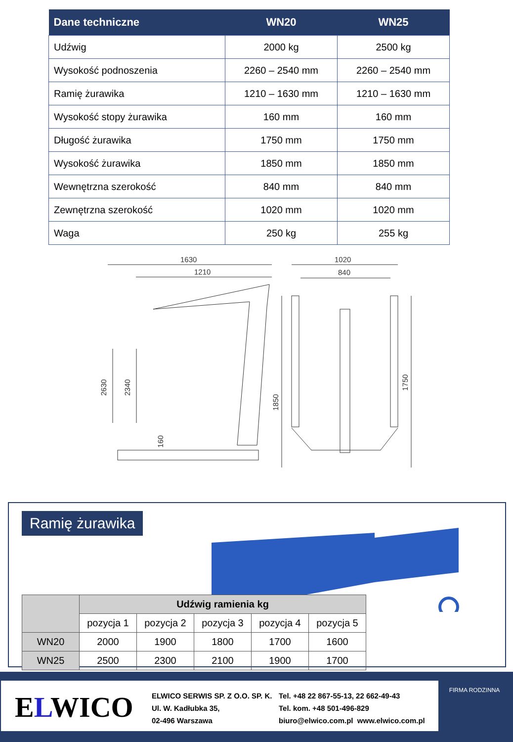| Dane techniczne | WN20 | WN25 |
| --- | --- | --- |
| Udźwig | 2000 kg | 2500 kg |
| Wysokość podnoszenia | 2260 – 2540 mm | 2260 – 2540 mm |
| Ramię żurawika | 1210 – 1630 mm | 1210 – 1630 mm |
| Wysokość stopy żurawika | 160 mm | 160 mm |
| Długość żurawika | 1750 mm | 1750 mm |
| Wysokość żurawika | 1850 mm | 1850 mm |
| Wewnętrzna szerokość | 840 mm | 840 mm |
| Zewnętrzna szerokość | 1020 mm | 1020 mm |
| Waga | 250 kg | 255 kg |
1630
1210
1020
840
2630
2340
1850
1750
160
Ramię żurawika
| | Udźwig ramienia kg | | | | |
| --- | --- | --- | --- | --- | --- |
| | pozycja 1 | pozycja 2 | pozycja 3 | pozycja 4 | pozycja 5 |
| WN20 | 2000 | 1900 | 1800 | 1700 | 1600 |
| WN25 | 2500 | 2300 | 2100 | 1900 | 1700 |
ELWICO
ELWICO SERWIS SP. Z O.O. SP. K.
Ul. W. Kadłubka 35,
02-496 Warszawa
Tel. +48 22 867-55-13, 22 662-49-43
Tel. kom. +48 501-496-829
biuro@elwico.com.pl www.elwico.com.pl
FIRMA RODZINNA